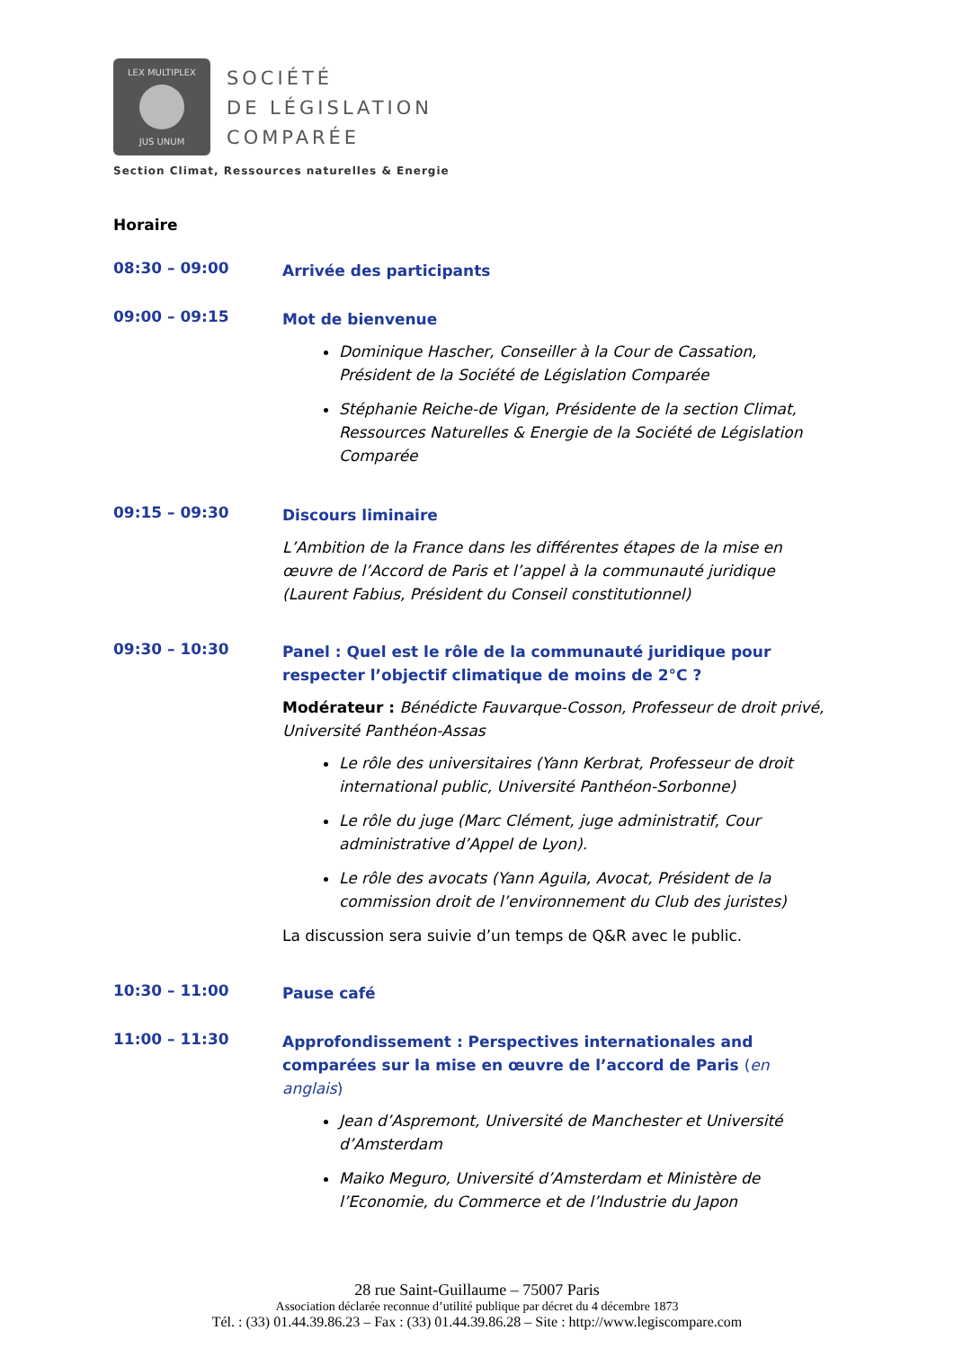LEX MULTIPLEX
JUS UNUM
SOCIÉTÉ
DE LÉGISLATION
COMPARÉE
Section Climat, Ressources naturelles & Energie
Horaire
08:30 – 09:00
Arrivée des participants
09:00 – 09:15
Mot de bienvenue
Dominique Hascher, Conseiller à la Cour de Cassation, Président de la Société de Législation Comparée
Stéphanie Reiche-de Vigan, Présidente de la section Climat, Ressources Naturelles & Energie de la Société de Législation Comparée
09:15 – 09:30
Discours liminaire
L’Ambition de la France dans les différentes étapes de la mise en œuvre de l’Accord de Paris et l’appel à la communauté juridique (Laurent Fabius, Président du Conseil constitutionnel)
09:30 – 10:30
Panel : Quel est le rôle de la communauté juridique pour respecter l’objectif climatique de moins de 2°C ?
Modérateur : Bénédicte Fauvarque-Cosson, Professeur de droit privé, Université Panthéon-Assas
Le rôle des universitaires (Yann Kerbrat, Professeur de droit international public, Université Panthéon-Sorbonne)
Le rôle du juge (Marc Clément, juge administratif, Cour administrative d’Appel de Lyon).
Le rôle des avocats (Yann Aguila, Avocat, Président de la commission droit de l’environnement du Club des juristes)
La discussion sera suivie d’un temps de Q&R avec le public.
10:30 – 11:00
Pause café
11:00 – 11:30
Approfondissement : Perspectives internationales and comparées sur la mise en œuvre de l’accord de Paris (en anglais)
Jean d’Aspremont, Université de Manchester et Université d’Amsterdam
Maiko Meguro, Université d’Amsterdam et Ministère de l’Economie, du Commerce et de l’Industrie du Japon
28 rue Saint-Guillaume – 75007 Paris
Association déclarée reconnue d’utilité publique par décret du 4 décembre 1873
Tél. : (33) 01.44.39.86.23 – Fax : (33) 01.44.39.86.28 – Site : http://www.legiscompare.com